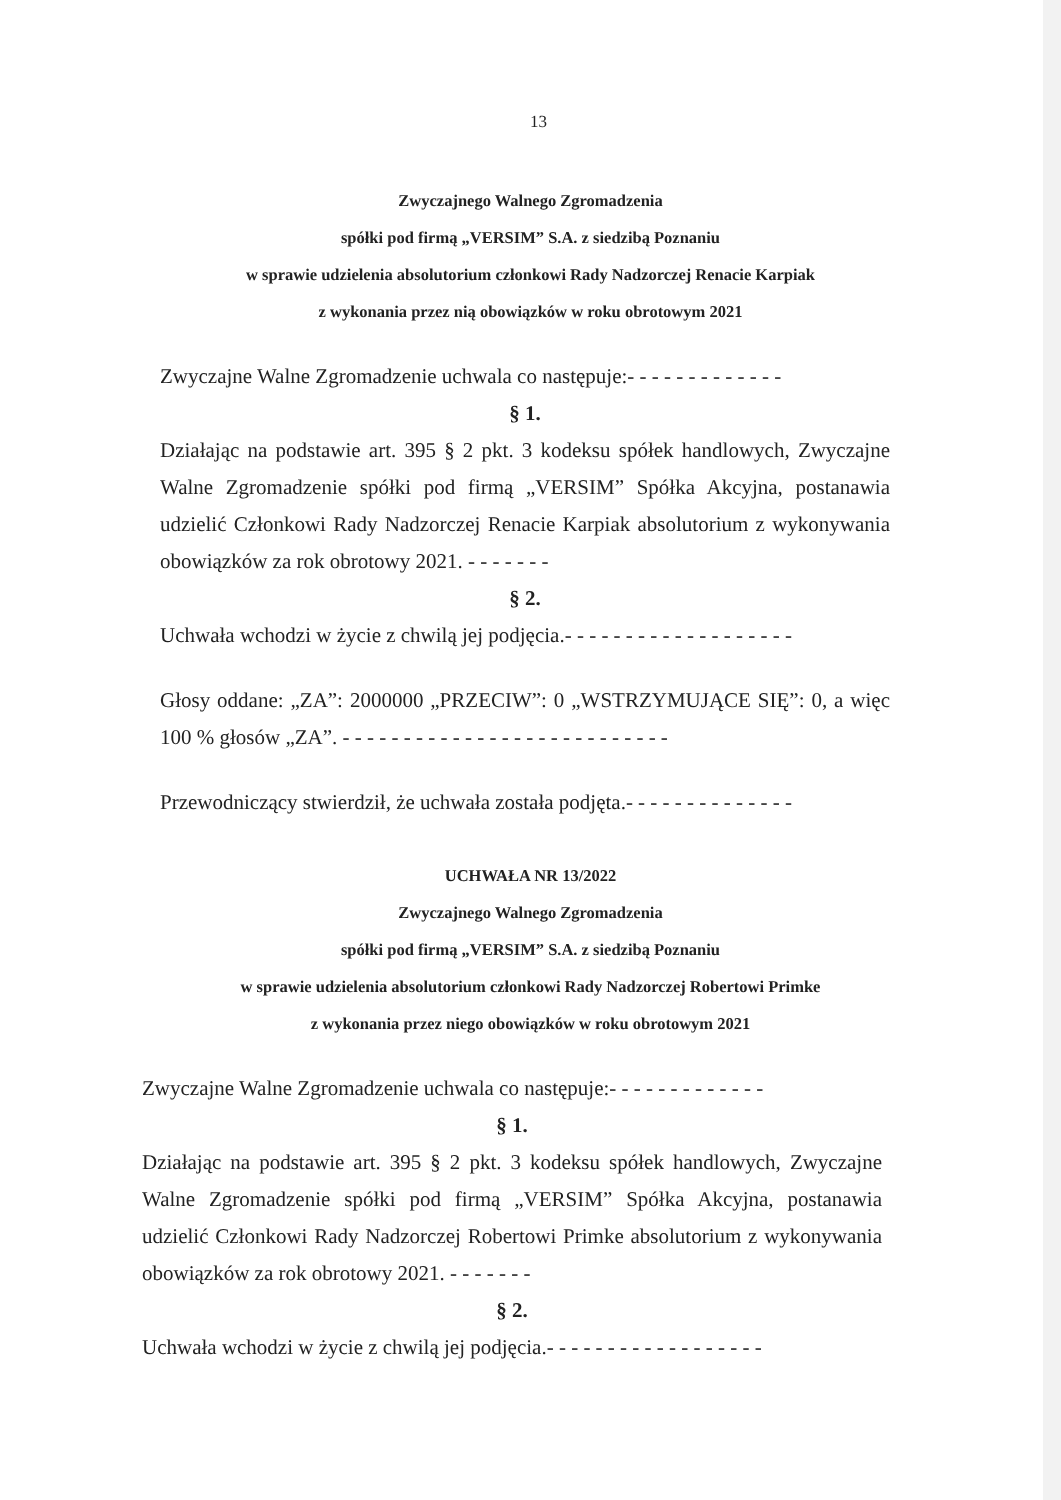13
Zwyczajnego Walnego Zgromadzenia
spółki pod firmą „VERSIM” S.A. z siedzibą Poznaniu
w sprawie udzielenia absolutorium członkowi Rady Nadzorczej Renacie Karpiak
z wykonania przez nią obowiązków w roku obrotowym 2021
Zwyczajne Walne Zgromadzenie uchwala co następuje:- - - - - - - - - - - - -
§ 1.
Działając na podstawie art. 395 § 2 pkt. 3 kodeksu spółek handlowych, Zwyczajne Walne Zgromadzenie spółki pod firmą „VERSIM” Spółka Akcyjna, postanawia udzielić Członkowi Rady Nadzorczej Renacie Karpiak absolutorium z wykonywania obowiązków za rok obrotowy 2021. - - - - - - -
§ 2.
Uchwała wchodzi w życie z chwilą jej podjęcia.- - - - - - - - - - - - - - - - - - -
Głosy oddane: „ZA”: 2000000 „PRZECIW”: 0 „WSTRZYMUJĄCE SIĘ”: 0, a więc 100 % głosów „ZA”. - - - - - - - - - - - - - - - - - - - - - - - - - - -
Przewodniczący stwierdził, że uchwała została podjęta.- - - - - - - - - - - - - -
UCHWAŁA NR 13/2022
Zwyczajnego Walnego Zgromadzenia
spółki pod firmą „VERSIM” S.A. z siedzibą Poznaniu
w sprawie udzielenia absolutorium członkowi Rady Nadzorczej Robertowi Primke
z wykonania przez niego obowiązków w roku obrotowym 2021
Zwyczajne Walne Zgromadzenie uchwala co następuje:- - - - - - - - - - - - -
§ 1.
Działając na podstawie art. 395 § 2 pkt. 3 kodeksu spółek handlowych, Zwyczajne Walne Zgromadzenie spółki pod firmą „VERSIM” Spółka Akcyjna, postanawia udzielić Członkowi Rady Nadzorczej Robertowi Primke absolutorium z wykonywania obowiązków za rok obrotowy 2021. - - - - - - -
§ 2.
Uchwała wchodzi w życie z chwilą jej podjęcia.- - - - - - - - - - - - - - - - - -